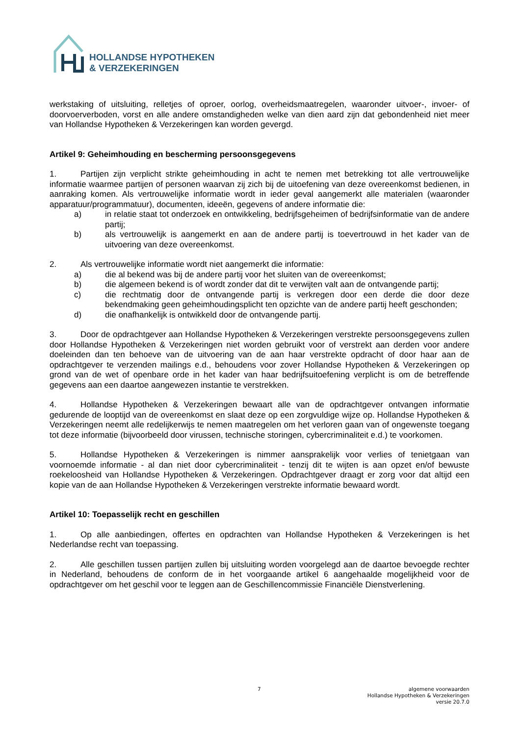HOLLANDSE HYPOTHEKEN
& VERZEKERINGEN
werkstaking of uitsluiting, relletjes of oproer, oorlog, overheidsmaatregelen, waaronder uitvoer-, invoer- of doorvoerverboden, vorst en alle andere omstandigheden welke van dien aard zijn dat gebondenheid niet meer van Hollandse Hypotheken & Verzekeringen kan worden gevergd.
Artikel 9: Geheimhouding en bescherming persoonsgegevens
1. Partijen zijn verplicht strikte geheimhouding in acht te nemen met betrekking tot alle vertrouwelijke informatie waarmee partijen of personen waarvan zij zich bij de uitoefening van deze overeenkomst bedienen, in aanraking komen. Als vertrouwelijke informatie wordt in ieder geval aangemerkt alle materialen (waaronder apparatuur/programmatuur), documenten, ideeën, gegevens of andere informatie die:
a) in relatie staat tot onderzoek en ontwikkeling, bedrijfsgeheimen of bedrijfsinformatie van de andere partij;
b) als vertrouwelijk is aangemerkt en aan de andere partij is toevertrouwd in het kader van de uitvoering van deze overeenkomst.
2. Als vertrouwelijke informatie wordt niet aangemerkt die informatie:
a) die al bekend was bij de andere partij voor het sluiten van de overeenkomst;
b) die algemeen bekend is of wordt zonder dat dit te verwijten valt aan de ontvangende partij;
c) die rechtmatig door de ontvangende partij is verkregen door een derde die door deze bekendmaking geen geheimhoudingsplicht ten opzichte van de andere partij heeft geschonden;
d) die onafhankelijk is ontwikkeld door de ontvangende partij.
3. Door de opdrachtgever aan Hollandse Hypotheken & Verzekeringen verstrekte persoonsgegevens zullen door Hollandse Hypotheken & Verzekeringen niet worden gebruikt voor of verstrekt aan derden voor andere doeleinden dan ten behoeve van de uitvoering van de aan haar verstrekte opdracht of door haar aan de opdrachtgever te verzenden mailings e.d., behoudens voor zover Hollandse Hypotheken & Verzekeringen op grond van de wet of openbare orde in het kader van haar bedrijfsuitoefening verplicht is om de betreffende gegevens aan een daartoe aangewezen instantie te verstrekken.
4. Hollandse Hypotheken & Verzekeringen bewaart alle van de opdrachtgever ontvangen informatie gedurende de looptijd van de overeenkomst en slaat deze op een zorgvuldige wijze op. Hollandse Hypotheken & Verzekeringen neemt alle redelijkerwijs te nemen maatregelen om het verloren gaan van of ongewenste toegang tot deze informatie (bijvoorbeeld door virussen, technische storingen, cybercriminaliteit e.d.) te voorkomen.
5. Hollandse Hypotheken & Verzekeringen is nimmer aansprakelijk voor verlies of tenietgaan van voornoemde informatie - al dan niet door cybercriminaliteit - tenzij dit te wijten is aan opzet en/of bewuste roekeloosheid van Hollandse Hypotheken & Verzekeringen. Opdrachtgever draagt er zorg voor dat altijd een kopie van de aan Hollandse Hypotheken & Verzekeringen verstrekte informatie bewaard wordt.
Artikel 10: Toepasselijk recht en geschillen
1. Op alle aanbiedingen, offertes en opdrachten van Hollandse Hypotheken & Verzekeringen is het Nederlandse recht van toepassing.
2. Alle geschillen tussen partijen zullen bij uitsluiting worden voorgelegd aan de daartoe bevoegde rechter in Nederland, behoudens de conform de in het voorgaande artikel 6 aangehaalde mogelijkheid voor de opdrachtgever om het geschil voor te leggen aan de Geschillencommissie Financiële Dienstverlening.
7
algemene voorwaarden
Hollandse Hypotheken & Verzekeringen
versie 20.7.0